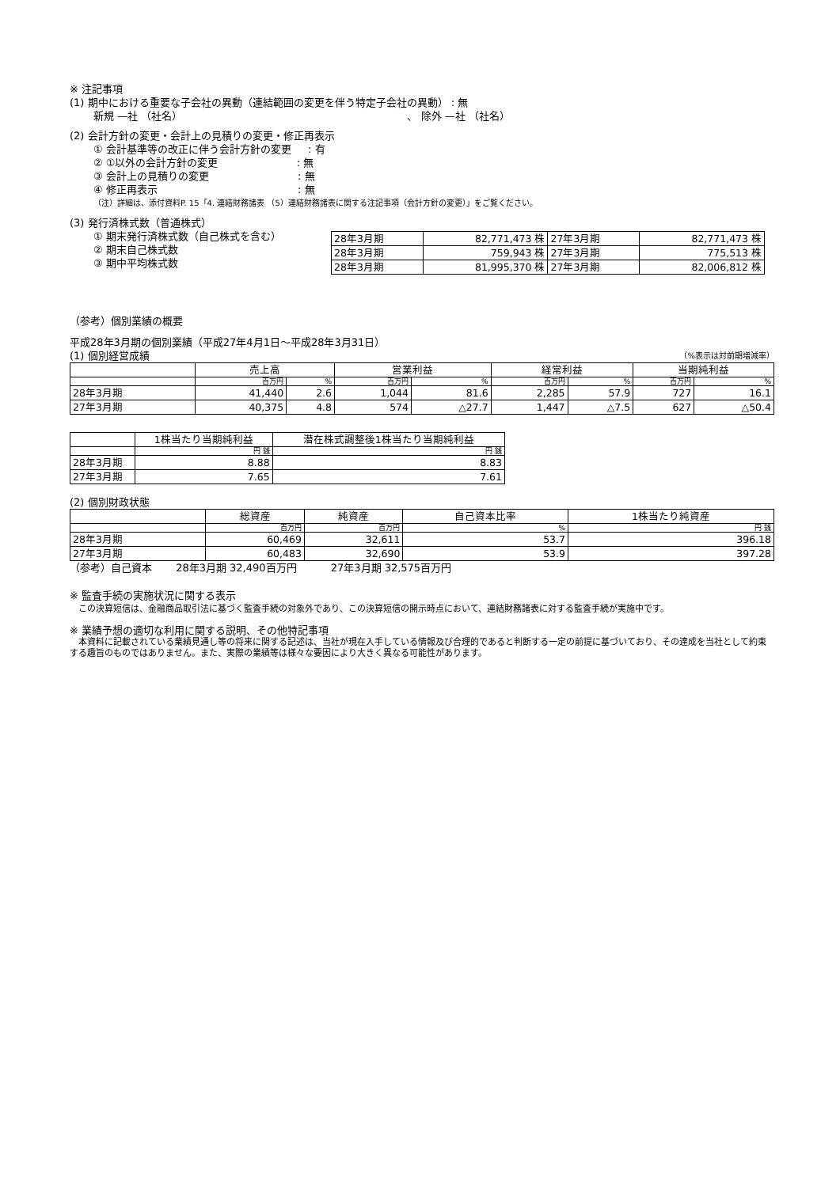※ 注記事項
(1) 期中における重要な子会社の異動（連結範囲の変更を伴う特定子会社の異動） : 無
新規 —社 （社名） 、 除外 —社 （社名）
(2) 会計方針の変更・会計上の見積りの変更・修正再表示
① 会計基準等の改正に伴う会計方針の変更 　 : 有
② ①以外の会計方針の変更 　　　　　　　 : 無
③ 会計上の見積りの変更 　　　　　　　　 : 無
④ 修正再表示 　　　　　　　　　　　　　 : 無
（注）詳細は、添付資料P. 15「4. 連結財務諸表 （5）連結財務諸表に関する注記事項（会計方針の変更）」をご覧ください。
(3) 発行済株式数（普通株式）
① 期末発行済株式数（自己株式を含む）
② 期末自己株式数
③ 期中平均株式数
| 28年3月期 | 82,771,473 株 | 27年3月期 | 82,771,473 株 |
| 28年3月期 | 759,943 株 | 27年3月期 | 775,513 株 |
| 28年3月期 | 81,995,370 株 | 27年3月期 | 82,006,812 株 |
（参考）個別業績の概要
平成28年3月期の個別業績（平成27年4月1日～平成28年3月31日）
(1) 個別経営成績 （%表示は対前期増減率）
| | 売上高 | | 営業利益 | | 経常利益 | | 当期純利益 | |
| --- | --- | --- | --- | --- | --- | --- | --- | --- |
| | 百万円 | % | 百万円 | % | 百万円 | % | 百万円 | % |
| 28年3月期 | 41,440 | 2.6 | 1,044 | 81.6 | 2,285 | 57.9 | 727 | 16.1 |
| 27年3月期 | 40,375 | 4.8 | 574 | △27.7 | 1,447 | △7.5 | 627 | △50.4 |
| | 1株当たり当期純利益 | 潜在株式調整後1株当たり当期純利益 |
| --- | --- | --- |
| | 円 銭 | 円 銭 |
| 28年3月期 | 8.88 | 8.83 |
| 27年3月期 | 7.65 | 7.61 |
(2) 個別財政状態
| | 総資産 | 純資産 | 自己資本比率 | 1株当たり純資産 |
| --- | --- | --- | --- | --- |
| | 百万円 | 百万円 | % | 円 銭 |
| 28年3月期 | 60,469 | 32,611 | 53.7 | 396.18 |
| 27年3月期 | 60,483 | 32,690 | 53.9 | 397.28 |
（参考）自己資本 　　28年3月期 32,490百万円 　　　27年3月期 32,575百万円
※ 監査手続の実施状況に関する表示
　この決算短信は、金融商品取引法に基づく監査手続の対象外であり、この決算短信の開示時点において、連結財務諸表に対する監査手続が実施中です。
※ 業績予想の適切な利用に関する説明、その他特記事項
　本資料に記載されている業績見通し等の将来に関する記述は、当社が現在入手している情報及び合理的であると判断する一定の前提に基づいており、その達成を当社として約束する趣旨のものではありません。また、実際の業績等は様々な要因により大きく異なる可能性があります。